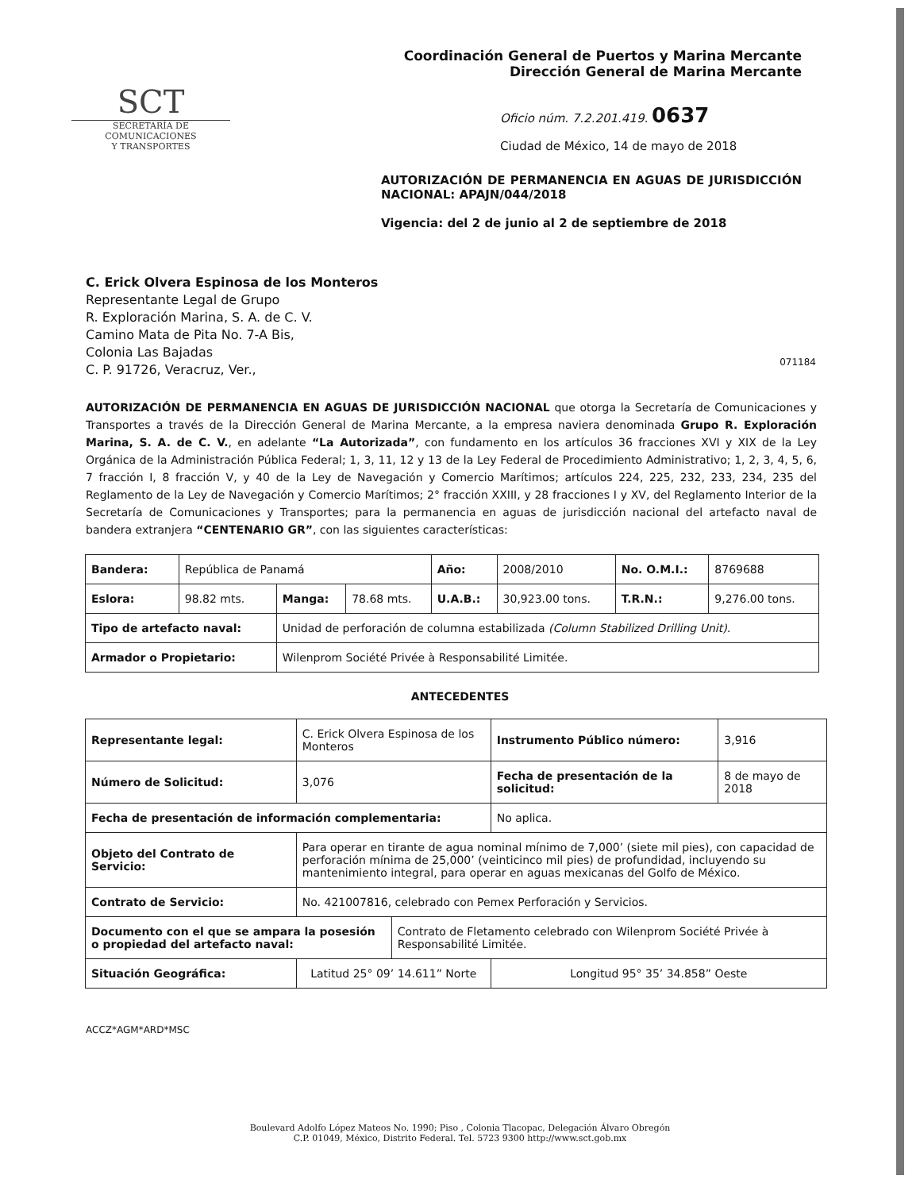SCT
SECRETARÍA DE
COMUNICACIONES
Y TRANSPORTES
Coordinación General de Puertos y Marina Mercante
Dirección General de Marina Mercante
Oficio núm. 7.2.201.419. 0637
Ciudad de México, 14 de mayo de 2018
AUTORIZACIÓN DE PERMANENCIA EN AGUAS DE JURISDICCIÓN NACIONAL: APAJN/044/2018
Vigencia: del 2 de junio al 2 de septiembre de 2018
C. Erick Olvera Espinosa de los Monteros
Representante Legal de Grupo
R. Exploración Marina, S. A. de C. V.
Camino Mata de Pita No. 7-A Bis,
Colonia Las Bajadas
C. P. 91726, Veracruz, Ver.,
071184
AUTORIZACIÓN DE PERMANENCIA EN AGUAS DE JURISDICCIÓN NACIONAL que otorga la Secretaría de Comunicaciones y Transportes a través de la Dirección General de Marina Mercante, a la empresa naviera denominada Grupo R. Exploración Marina, S. A. de C. V., en adelante “La Autorizada”, con fundamento en los artículos 36 fracciones XVI y XIX de la Ley Orgánica de la Administración Pública Federal; 1, 3, 11, 12 y 13 de la Ley Federal de Procedimiento Administrativo; 1, 2, 3, 4, 5, 6, 7 fracción I, 8 fracción V, y 40 de la Ley de Navegación y Comercio Marítimos; artículos 224, 225, 232, 233, 234, 235 del Reglamento de la Ley de Navegación y Comercio Marítimos; 2° fracción XXIII, y 28 fracciones I y XV, del Reglamento Interior de la Secretaría de Comunicaciones y Transportes; para la permanencia en aguas de jurisdicción nacional del artefacto naval de bandera extranjera “CENTENARIO GR”, con las siguientes características:
| Bandera: | República de Panamá | | | Año: | 2008/2010 | No. O.M.I.: | 8769688 |
| Eslora: | 98.82 mts. | Manga: | 78.68 mts. | U.A.B.: | 30,923.00 tons. | T.R.N.: | 9,276.00 tons. |
| Tipo de artefacto naval: | | Unidad de perforación de columna estabilizada (Column Stabilized Drilling Unit). | | | | | |
| Armador o Propietario: | | Wilenprom Société Privée à Responsabilité Limitée. | | | | | |
ANTECEDENTES
| Representante legal: | C. Erick Olvera Espinosa de los Monteros | | Instrumento Público número: | 3,916 |
| Número de Solicitud: | 3,076 | | Fecha de presentación de la solicitud: | 8 de mayo de 2018 |
| Fecha de presentación de información complementaria: | | | No aplica. | |
| Objeto del Contrato de Servicio: | Para operar en tirante de agua nominal mínimo de 7,000’ (siete mil pies), con capacidad de perforación mínima de 25,000’ (veinticinco mil pies) de profundidad, incluyendo su mantenimiento integral, para operar en aguas mexicanas del Golfo de México. | | | |
| Contrato de Servicio: | No. 421007816, celebrado con Pemex Perforación y Servicios. | | | |
| Documento con el que se ampara la posesión o propiedad del artefacto naval: | | Contrato de Fletamento celebrado con Wilenprom Société Privée à Responsabilité Limitée. | | |
| Situación Geográfica: | Latitud 25° 09’ 14.611” Norte | | Longitud 95° 35’ 34.858” Oeste | |
ACCZ*AGM*ARD*MSC
Boulevard Adolfo López Mateos No. 1990; Piso , Colonia Tlacopac, Delegación Álvaro Obregón
C.P. 01049, México, Distrito Federal. Tel. 5723 9300 http://www.sct.gob.mx